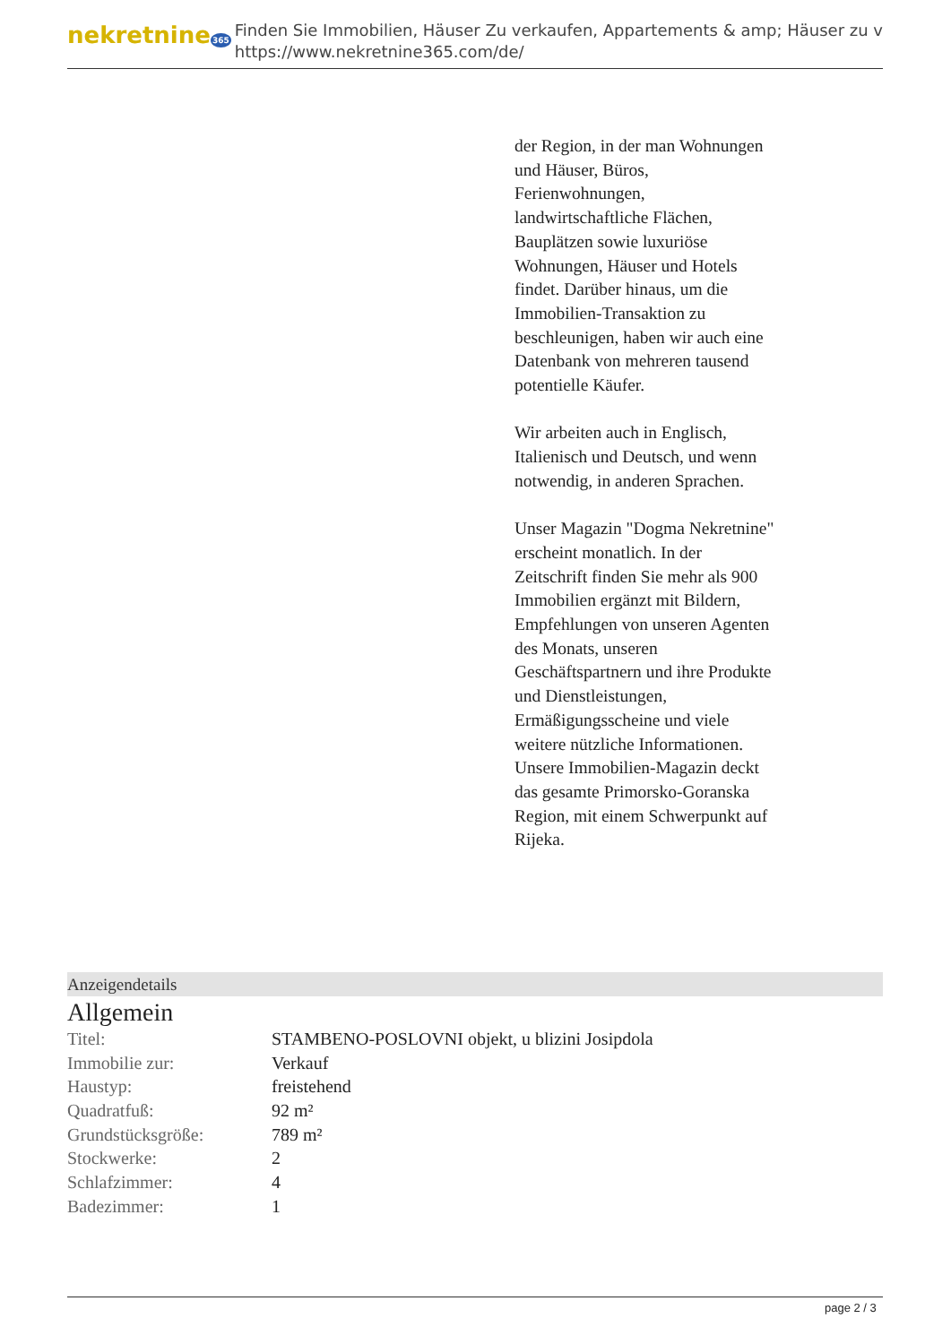nekretnine365
Finden Sie Immobilien, Häuser Zu verkaufen, Appartements & amp; Häuser zu v
https://www.nekretnine365.com/de/
der Region, in der man Wohnungen und Häuser, Büros, Ferienwohnungen, landwirtschaftliche Flächen, Bauplätzen sowie luxuriöse Wohnungen, Häuser und Hotels findet. Darüber hinaus, um die Immobilien-Transaktion zu beschleunigen, haben wir auch eine Datenbank von mehreren tausend potentielle Käufer.
Wir arbeiten auch in Englisch, Italienisch und Deutsch, und wenn notwendig, in anderen Sprachen.
Unser Magazin "Dogma Nekretnine" erscheint monatlich. In der Zeitschrift finden Sie mehr als 900 Immobilien ergänzt mit Bildern, Empfehlungen von unseren Agenten des Monats, unseren Geschäftspartnern und ihre Produkte und Dienstleistungen, Ermäßigungsscheine und viele weitere nützliche Informationen. Unsere Immobilien-Magazin deckt das gesamte Primorsko-Goranska Region, mit einem Schwerpunkt auf Rijeka.
Anzeigendetails
Allgemein
| Titel: | STAMBENO-POSLOVNI objekt, u blizini Josipdola |
| Immobilie zur: | Verkauf |
| Haustyp: | freistehend |
| Quadratfuß: | 92 m² |
| Grundstücksgröße: | 789 m² |
| Stockwerke: | 2 |
| Schlafzimmer: | 4 |
| Badezimmer: | 1 |
page 2 / 3